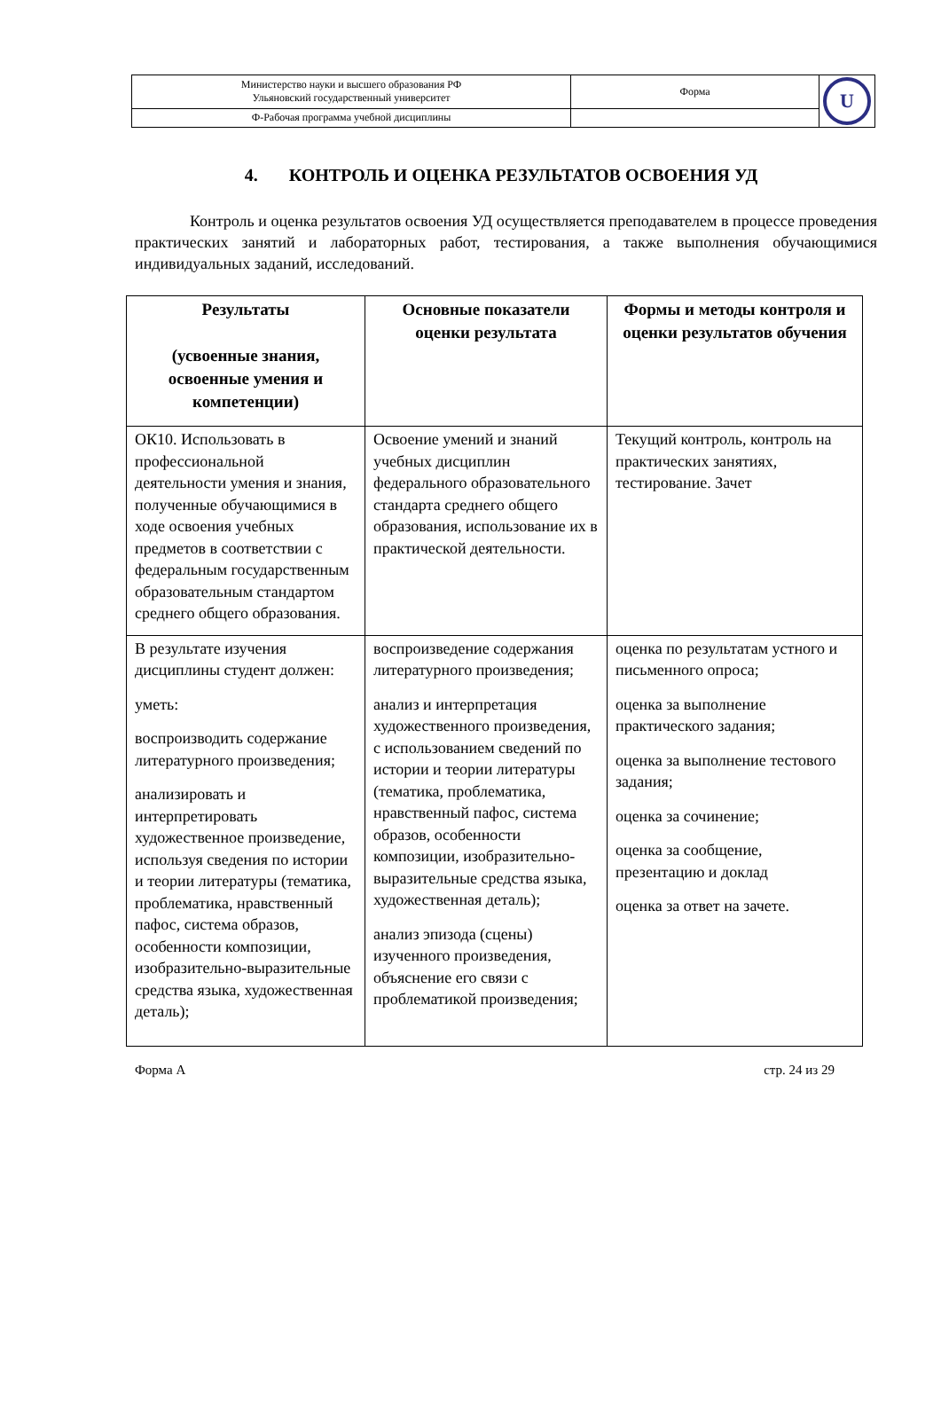| Министерство науки и высшего образования РФ Ульяновский государственный университет | Форма | U |
| Ф-Рабочая программа учебной дисциплины | | |
4. КОНТРОЛЬ И ОЦЕНКА РЕЗУЛЬТАТОВ ОСВОЕНИЯ УД
Контроль и оценка результатов освоения УД осуществляется преподавателем в процессе проведения практических занятий и лабораторных работ, тестирования, а также выполнения обучающимися индивидуальных заданий, исследований.
| Результаты (усвоенные знания, освоенные умения и компетенции) | Основные показатели оценки результата | Формы и методы контроля и оценки результатов обучения |
| --- | --- | --- |
| ОК10. Использовать в профессиональной деятельности умения и знания, полученные обучающимися в ходе освоения учебных предметов в соответствии с федеральным государственным образовательным стандартом среднего общего образования. | Освоение умений и знаний учебных дисциплин федерального образовательного стандарта среднего общего образования, использование их в практической деятельности. | Текущий контроль, контроль на практических занятиях, тестирование. Зачет |
| В результате изучения дисциплины студент должен: уметь: воспроизводить содержание литературного произведения; анализировать и интерпретировать художественное произведение, используя сведения по истории и теории литературы (тематика, проблематика, нравственный пафос, система образов, особенности композиции, изобразительно-выразительные средства языка, художественная деталь); | воспроизведение содержания литературного произведения; анализ и интерпретация художественного произведения, с использованием сведений по истории и теории литературы (тематика, проблематика, нравственный пафос, система образов, особенности композиции, изобразительно-выразительные средства языка, художественная деталь); анализ эпизода (сцены) изученного произведения, объяснение его связи с проблематикой произведения; | оценка по результатам устного и письменного опроса; оценка за выполнение практического задания; оценка за выполнение тестового задания; оценка за сочинение; оценка за сообщение, презентацию и доклад оценка за ответ на зачете. |
Форма А стр. 24 из 29